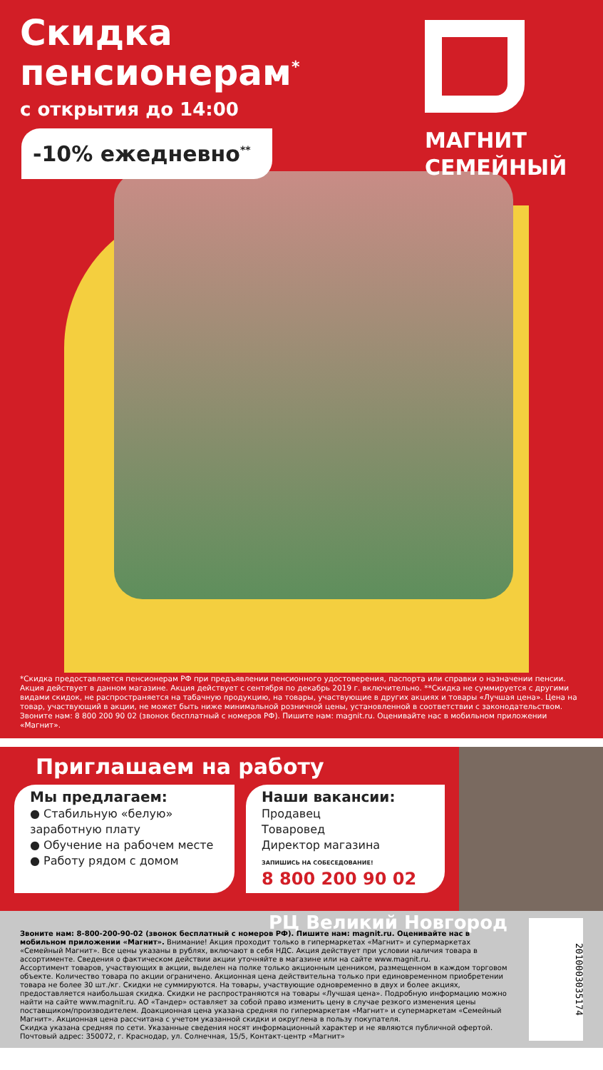Скидка пенсионерам<sup>*</sup>
с открытия до 14:00
-10% ежедневно<sup>**</sup>
МАГНИТ
СЕМЕЙНЫЙ
*Скидка предоставляется пенсионерам РФ при предъявлении пенсионного удостоверения, паспорта или справки о назначении пенсии. Акция действует в данном магазине. Акция действует с сентября по декабрь 2019 г. включительно. **Скидка не суммируется с другими видами скидок, не распространяется на табачную продукцию, на товары, участвующие в других акциях и товары «Лучшая цена». Цена на товар, участвующий в акции, не может быть ниже минимальной розничной цены, установленной в соответствии с законодательством. Звоните нам: 8 800 200 90 02 (звонок бесплатный с номеров РФ). Пишите нам: magnit.ru. Оценивайте нас в мобильном приложении «Магнит».
Приглашаем на работу
Мы предлагаем:
● Стабильную «белую» заработную плату
● Обучение на рабочем месте
● Работу рядом с домом
Наши вакансии:
Продавец
Товаровед
Директор магазина
ЗАПИШИСЬ НА СОБЕСЕДОВАНИЕ!
8 800 200 90 02
РЦ Великий Новгород
Звоните нам: 8-800-200-90-02 (звонок бесплатный с номеров РФ). Пишите нам: magnit.ru. Оценивайте нас в мобильном приложении «Магнит». Внимание! Акция проходит только в гипермаркетах «Магнит» и супермаркетах «Семейный Магнит». Все цены указаны в рублях, включают в себя НДС. Акция действует при условии наличия товара в ассортименте. Сведения о фактическом действии акции уточняйте в магазине или на сайте www.magnit.ru.
Ассортимент товаров, участвующих в акции, выделен на полке только акционным ценником, размещенном в каждом торговом объекте. Количество товара по акции ограничено. Акционная цена действительна только при единовременном приобретении товара не более 30 шт./кг. Скидки не суммируются. На товары, участвующие одновременно в двух и более акциях, предоставляется наибольшая скидка. Скидки не распространяются на товары «Лучшая цена». Подробную информацию можно найти на сайте www.magnit.ru. АО «Тандер» оставляет за собой право изменить цену в случае резкого изменения цены поставщиком/производителем. Доакционная цена указана средняя по гипермаркетам «Магнит» и супермаркетам «Семейный Магнит». Акционная цена рассчитана с учетом указанной скидки и округлена в пользу покупателя.
Скидка указана средняя по сети. Указанные сведения носят информационный характер и не являются публичной офертой.
Почтовый адрес: 350072, г. Краснодар, ул. Солнечная, 15/5, Контакт-центр «Магнит»
2010003035174